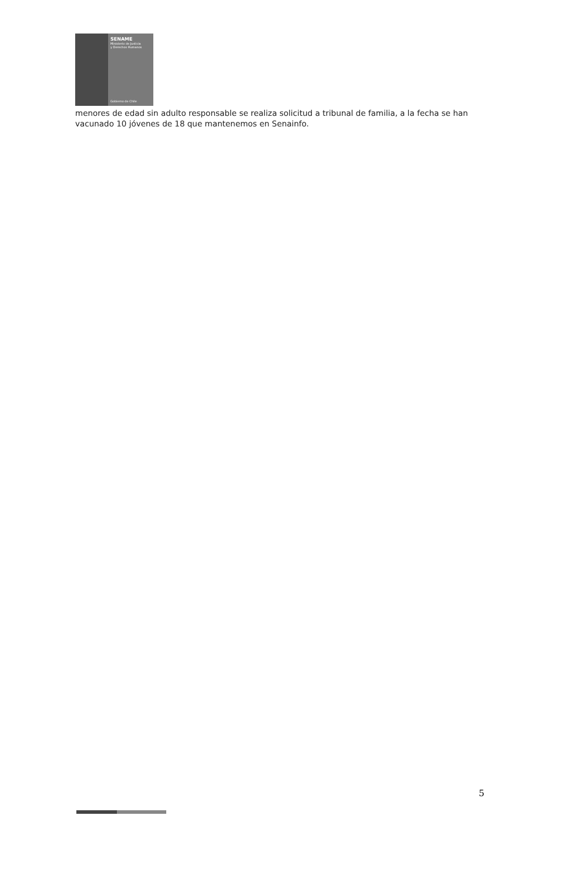SENAME
Ministerio de Justicia
y Derechos Humanos
Gobierno de Chile
menores de edad sin adulto responsable se realiza solicitud a tribunal de familia, a la fecha se han vacunado 10 jóvenes de 18 que mantenemos en Senainfo.
5